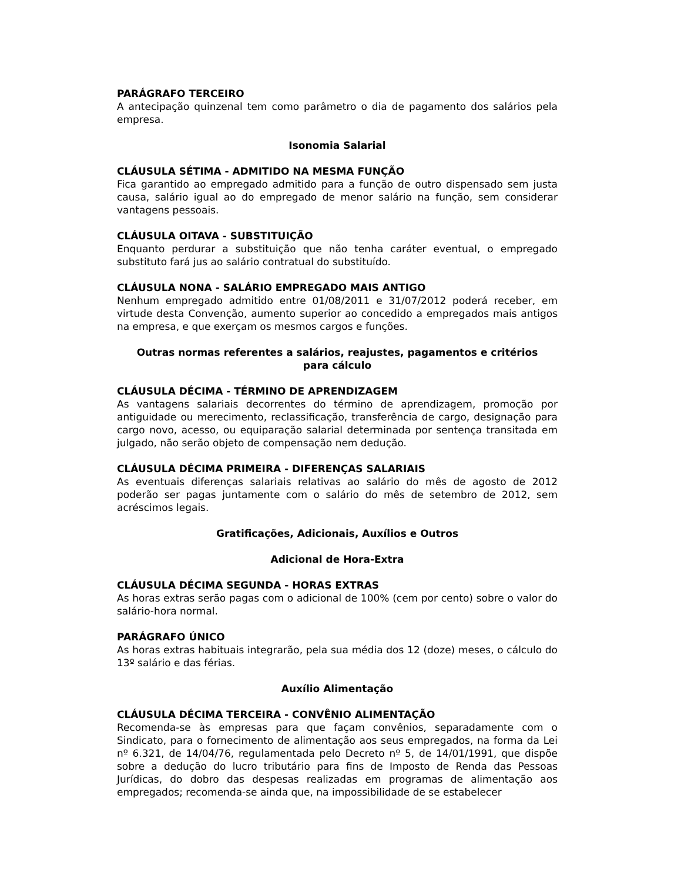PARÁGRAFO TERCEIRO
A antecipação quinzenal tem como parâmetro o dia de pagamento dos salários pela empresa.
Isonomia Salarial
CLÁUSULA SÉTIMA - ADMITIDO NA MESMA FUNÇÃO
Fica garantido ao empregado admitido para a função de outro dispensado sem justa causa, salário igual ao do empregado de menor salário na função, sem considerar vantagens pessoais.
CLÁUSULA OITAVA - SUBSTITUIÇÃO
Enquanto perdurar a substituição que não tenha caráter eventual, o empregado substituto fará jus ao salário contratual do substituído.
CLÁUSULA NONA - SALÁRIO EMPREGADO MAIS ANTIGO
Nenhum empregado admitido entre 01/08/2011 e 31/07/2012 poderá receber, em virtude desta Convenção, aumento superior ao concedido a empregados mais antigos na empresa, e que exerçam os mesmos cargos e funções.
Outras normas referentes a salários, reajustes, pagamentos e critérios
para cálculo
CLÁUSULA DÉCIMA - TÉRMINO DE APRENDIZAGEM
As vantagens salariais decorrentes do término de aprendizagem, promoção por antiguidade ou merecimento, reclassificação, transferência de cargo, designação para cargo novo, acesso, ou equiparação salarial determinada por sentença transitada em julgado, não serão objeto de compensação nem dedução.
CLÁUSULA DÉCIMA PRIMEIRA - DIFERENÇAS SALARIAIS
As eventuais diferenças salariais relativas ao salário do mês de agosto de 2012 poderão ser pagas juntamente com o salário do mês de setembro de 2012, sem acréscimos legais.
Gratificações, Adicionais, Auxílios e Outros
Adicional de Hora-Extra
CLÁUSULA DÉCIMA SEGUNDA - HORAS EXTRAS
As horas extras serão pagas com o adicional de 100% (cem por cento) sobre o valor do salário-hora normal.
PARÁGRAFO ÚNICO
As horas extras habituais integrarão, pela sua média dos 12 (doze) meses, o cálculo do 13º salário e das férias.
Auxílio Alimentação
CLÁUSULA DÉCIMA TERCEIRA - CONVÊNIO ALIMENTAÇÃO
Recomenda-se às empresas para que façam convênios, separadamente com o Sindicato, para o fornecimento de alimentação aos seus empregados, na forma da Lei nº 6.321, de 14/04/76, regulamentada pelo Decreto nº 5, de 14/01/1991, que dispõe sobre a dedução do lucro tributário para fins de Imposto de Renda das Pessoas Jurídicas, do dobro das despesas realizadas em programas de alimentação aos empregados; recomenda-se ainda que, na impossibilidade de se estabelecer